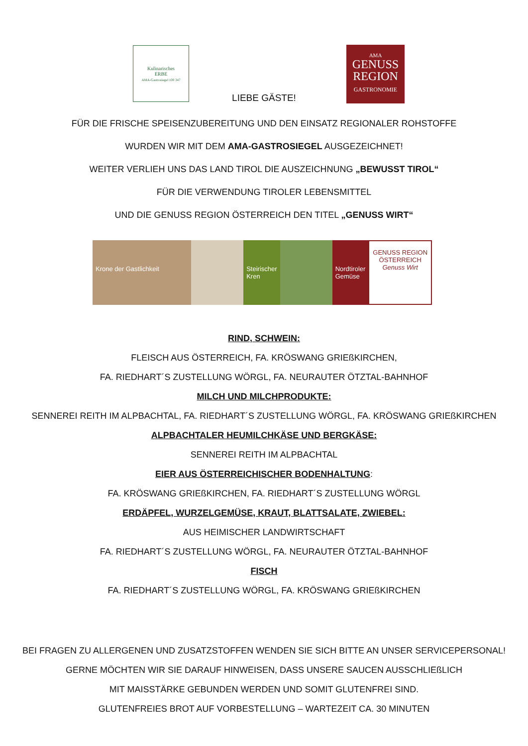Kulinarisches
ERBE
AMA-Gastrosiegel 100 347
AMA
GENUSS
REGION
GASTRONOMIE
LIEBE GÄSTE!
FÜR DIE FRISCHE SPEISENZUBEREITUNG UND DEN EINSATZ REGIONALER ROHSTOFFE
WURDEN WIR MIT DEM AMA-GASTROSIEGEL AUSGEZEICHNET!
WEITER VERLIEH UNS DAS LAND TIROL DIE AUSZEICHNUNG „BEWUSST TIROL“
FÜR DIE VERWENDUNG TIROLER LEBENSMITTEL
UND DIE GENUSS REGION ÖSTERREICH DEN TITEL „GENUSS WIRT“
Krone der Gastlichkeit Steirischer Kren Nordtiroler Gemüse
GENUSS REGION ÖSTERREICH
Genuss Wirt
RIND, SCHWEIN:
FLEISCH AUS ÖSTERREICH, FA. KRÖSWANG GRIEßKIRCHEN,
FA. RIEDHART´S ZUSTELLUNG WÖRGL, FA. NEURAUTER ÖTZTAL-BAHNHOF
MILCH UND MILCHPRODUKTE:
SENNEREI REITH IM ALPBACHTAL, FA. RIEDHART´S ZUSTELLUNG WÖRGL, FA. KRÖSWANG GRIEßKIRCHEN
ALPBACHTALER HEUMILCHKÄSE UND BERGKÄSE:
SENNEREI REITH IM ALPBACHTAL
EIER AUS ÖSTERREICHISCHER BODENHALTUNG:
FA. KRÖSWANG GRIEßKIRCHEN, FA. RIEDHART´S ZUSTELLUNG WÖRGL
ERDÄPFEL, WURZELGEMÜSE, KRAUT, BLATTSALATE, ZWIEBEL:
AUS HEIMISCHER LANDWIRTSCHAFT
FA. RIEDHART´S ZUSTELLUNG WÖRGL, FA. NEURAUTER ÖTZTAL-BAHNHOF
FISCH
FA. RIEDHART´S ZUSTELLUNG WÖRGL, FA. KRÖSWANG GRIEßKIRCHEN
BEI FRAGEN ZU ALLERGENEN UND ZUSATZSTOFFEN WENDEN SIE SICH BITTE AN UNSER SERVICEPERSONAL!
GERNE MÖCHTEN WIR SIE DARAUF HINWEISEN, DASS UNSERE SAUCEN AUSSCHLIEßLICH
MIT MAISSTÄRKE GEBUNDEN WERDEN UND SOMIT GLUTENFREI SIND.
GLUTENFREIES BROT AUF VORBESTELLUNG – WARTEZEIT CA. 30 MINUTEN